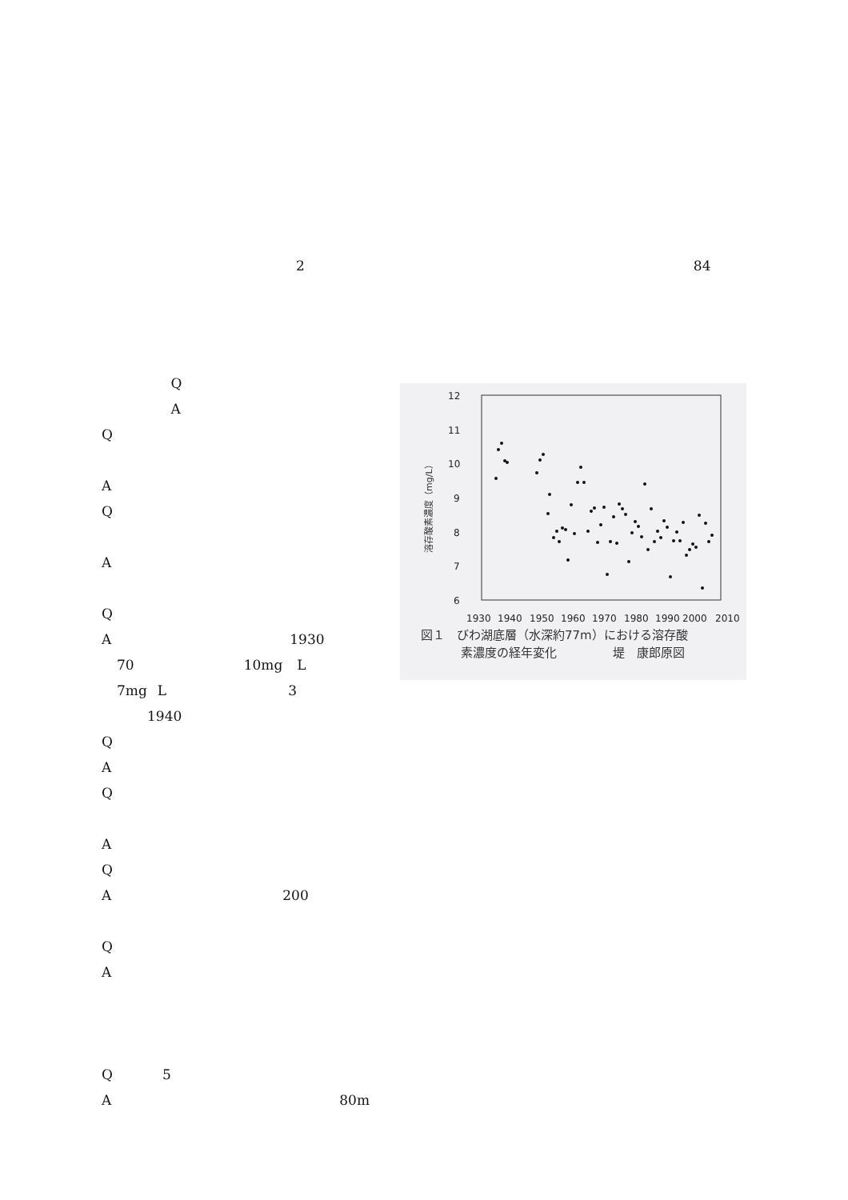2 84
Q
A
Q
A
Q
A
Q
A 1930
70 10mg L
7mg L 3
1940
Q
A
Q
A
Q
A 200
Q
A
Q 5
A 80m
12
11
10
9
8
7
6
1930
1940
1950
1960
1970
1980
1990
2000
2010
溶存酸素濃度（mg/L）
図１　びわ湖底層（水深約77m）における溶存酸
素濃度の経年変化 堤　康郎原図